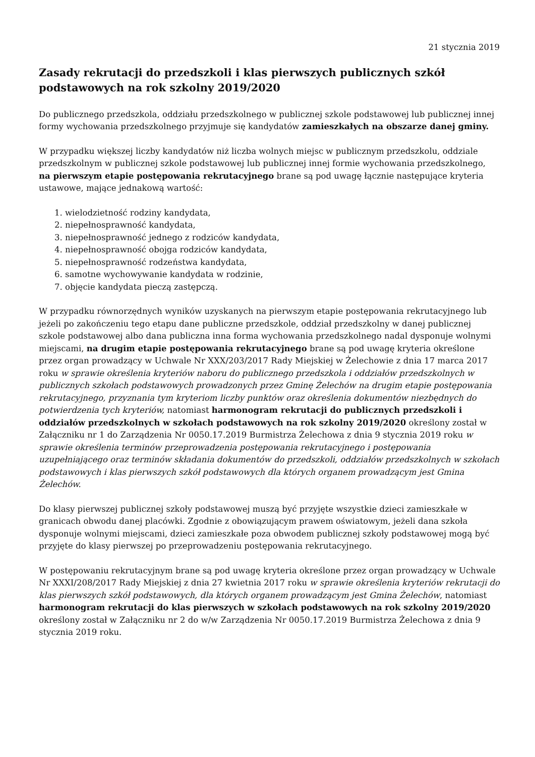21 stycznia 2019
Zasady rekrutacji do przedszkoli i klas pierwszych publicznych szkół podstawowych na rok szkolny 2019/2020
Do publicznego przedszkola, oddziału przedszkolnego w publicznej szkole podstawowej lub publicznej innej formy wychowania przedszkolnego przyjmuje się kandydatów zamieszkałych na obszarze danej gminy.
W przypadku większej liczby kandydatów niż liczba wolnych miejsc w publicznym przedszkolu, oddziale przedszkolnym w publicznej szkole podstawowej lub publicznej innej formie wychowania przedszkolnego, na pierwszym etapie postępowania rekrutacyjnego brane są pod uwagę łącznie następujące kryteria ustawowe, mające jednakową wartość:
1. wielodzietność rodziny kandydata,
2. niepełnosprawność kandydata,
3. niepełnosprawność jednego z rodziców kandydata,
4. niepełnosprawność obojga rodziców kandydata,
5. niepełnosprawność rodzeństwa kandydata,
6. samotne wychowywanie kandydata w rodzinie,
7. objęcie kandydata pieczą zastępczą.
W przypadku równorzędnych wyników uzyskanych na pierwszym etapie postępowania rekrutacyjnego lub jeżeli po zakończeniu tego etapu dane publiczne przedszkole, oddział przedszkolny w danej publicznej szkole podstawowej albo dana publiczna inna forma wychowania przedszkolnego nadal dysponuje wolnymi miejscami, na drugim etapie postępowania rekrutacyjnego brane są pod uwagę kryteria określone przez organ prowadzący w Uchwale Nr XXX/203/2017 Rady Miejskiej w Żelechowie z dnia 17 marca 2017 roku w sprawie określenia kryteriów naboru do publicznego przedszkola i oddziałów przedszkolnych w publicznych szkołach podstawowych prowadzonych przez Gminę Żelechów na drugim etapie postępowania rekrutacyjnego, przyznania tym kryteriom liczby punktów oraz określenia dokumentów niezbędnych do potwierdzenia tych kryteriów, natomiast harmonogram rekrutacji do publicznych przedszkoli i oddziałów przedszkolnych w szkołach podstawowych na rok szkolny 2019/2020 określony został w Załączniku nr 1 do Zarządzenia Nr 0050.17.2019 Burmistrza Żelechowa z dnia 9 stycznia 2019 roku w sprawie określenia terminów przeprowadzenia postępowania rekrutacyjnego i postępowania uzupełniającego oraz terminów składania dokumentów do przedszkoli, oddziałów przedszkolnych w szkołach podstawowych i klas pierwszych szkół podstawowych dla których organem prowadzącym jest Gmina Żelechów.
Do klasy pierwszej publicznej szkoły podstawowej muszą być przyjęte wszystkie dzieci zamieszkałe w granicach obwodu danej placówki. Zgodnie z obowiązującym prawem oświatowym, jeżeli dana szkoła dysponuje wolnymi miejscami, dzieci zamieszkałe poza obwodem publicznej szkoły podstawowej mogą być przyjęte do klasy pierwszej po przeprowadzeniu postępowania rekrutacyjnego.
W postępowaniu rekrutacyjnym brane są pod uwagę kryteria określone przez organ prowadzący w Uchwale Nr XXXI/208/2017 Rady Miejskiej z dnia 27 kwietnia 2017 roku w sprawie określenia kryteriów rekrutacji do klas pierwszych szkół podstawowych, dla których organem prowadzącym jest Gmina Żelechów, natomiast harmonogram rekrutacji do klas pierwszych w szkołach podstawowych na rok szkolny 2019/2020 określony został w Załączniku nr 2 do w/w Zarządzenia Nr 0050.17.2019 Burmistrza Żelechowa z dnia 9 stycznia 2019 roku.